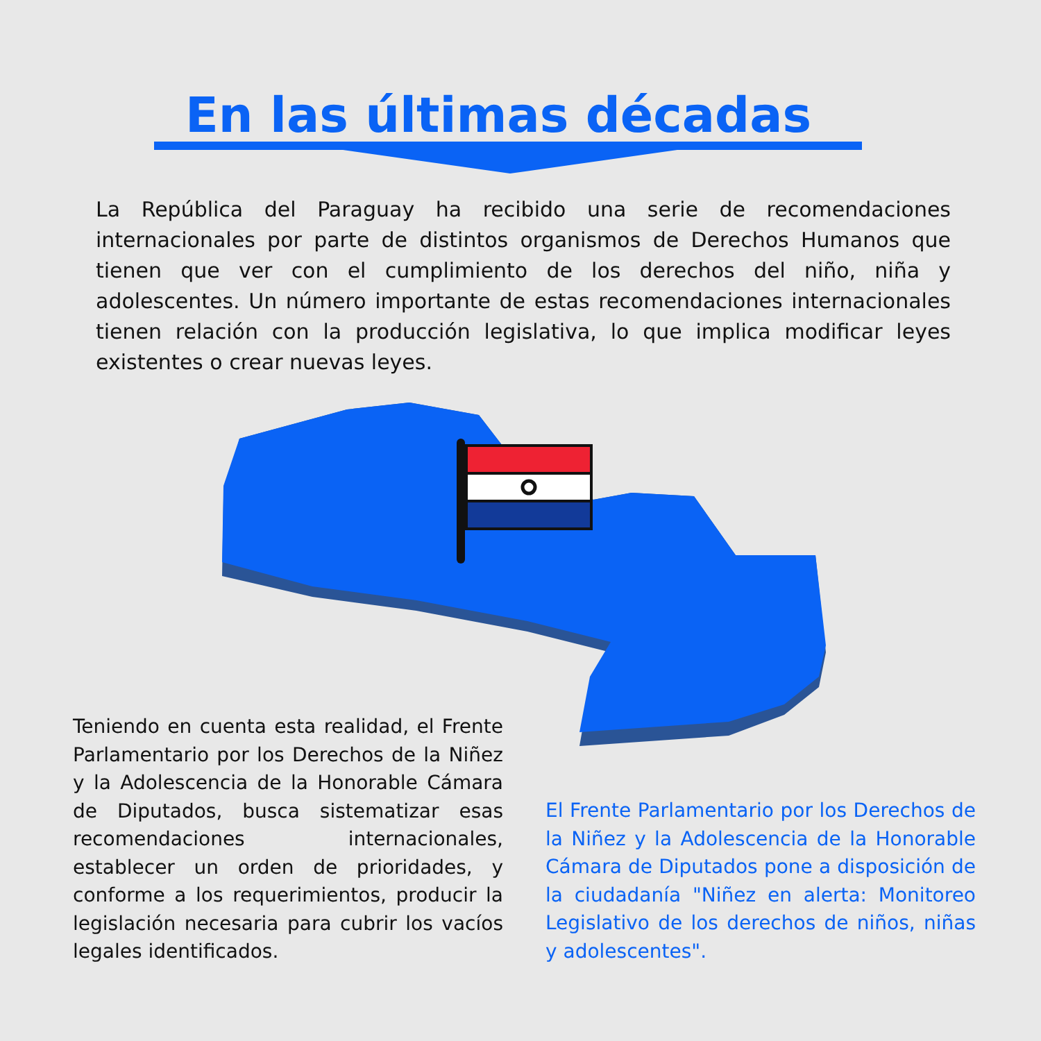En las últimas décadas
La República del Paraguay ha recibido una serie de recomendaciones internacionales por parte de distintos organismos de Derechos Humanos que tienen que ver con el cumplimiento de los derechos del niño, niña y adolescentes. Un número importante de estas recomendaciones internacionales tienen relación con la producción legislativa, lo que implica modificar leyes existentes o crear nuevas leyes.
Teniendo en cuenta esta realidad, el Frente Parlamentario por los Derechos de la Niñez y la Adolescencia de la Honorable Cámara de Diputados, busca sistematizar esas recomendaciones internacionales, establecer un orden de prioridades, y conforme a los requerimientos, producir la legislación necesaria para cubrir los vacíos legales identificados.
El Frente Parlamentario por los Derechos de la Niñez y la Adolescencia de la Honorable Cámara de Diputados pone a disposición de la ciudadanía "Niñez en alerta: Monitoreo Legislativo de los derechos de niños, niñas y adolescentes".